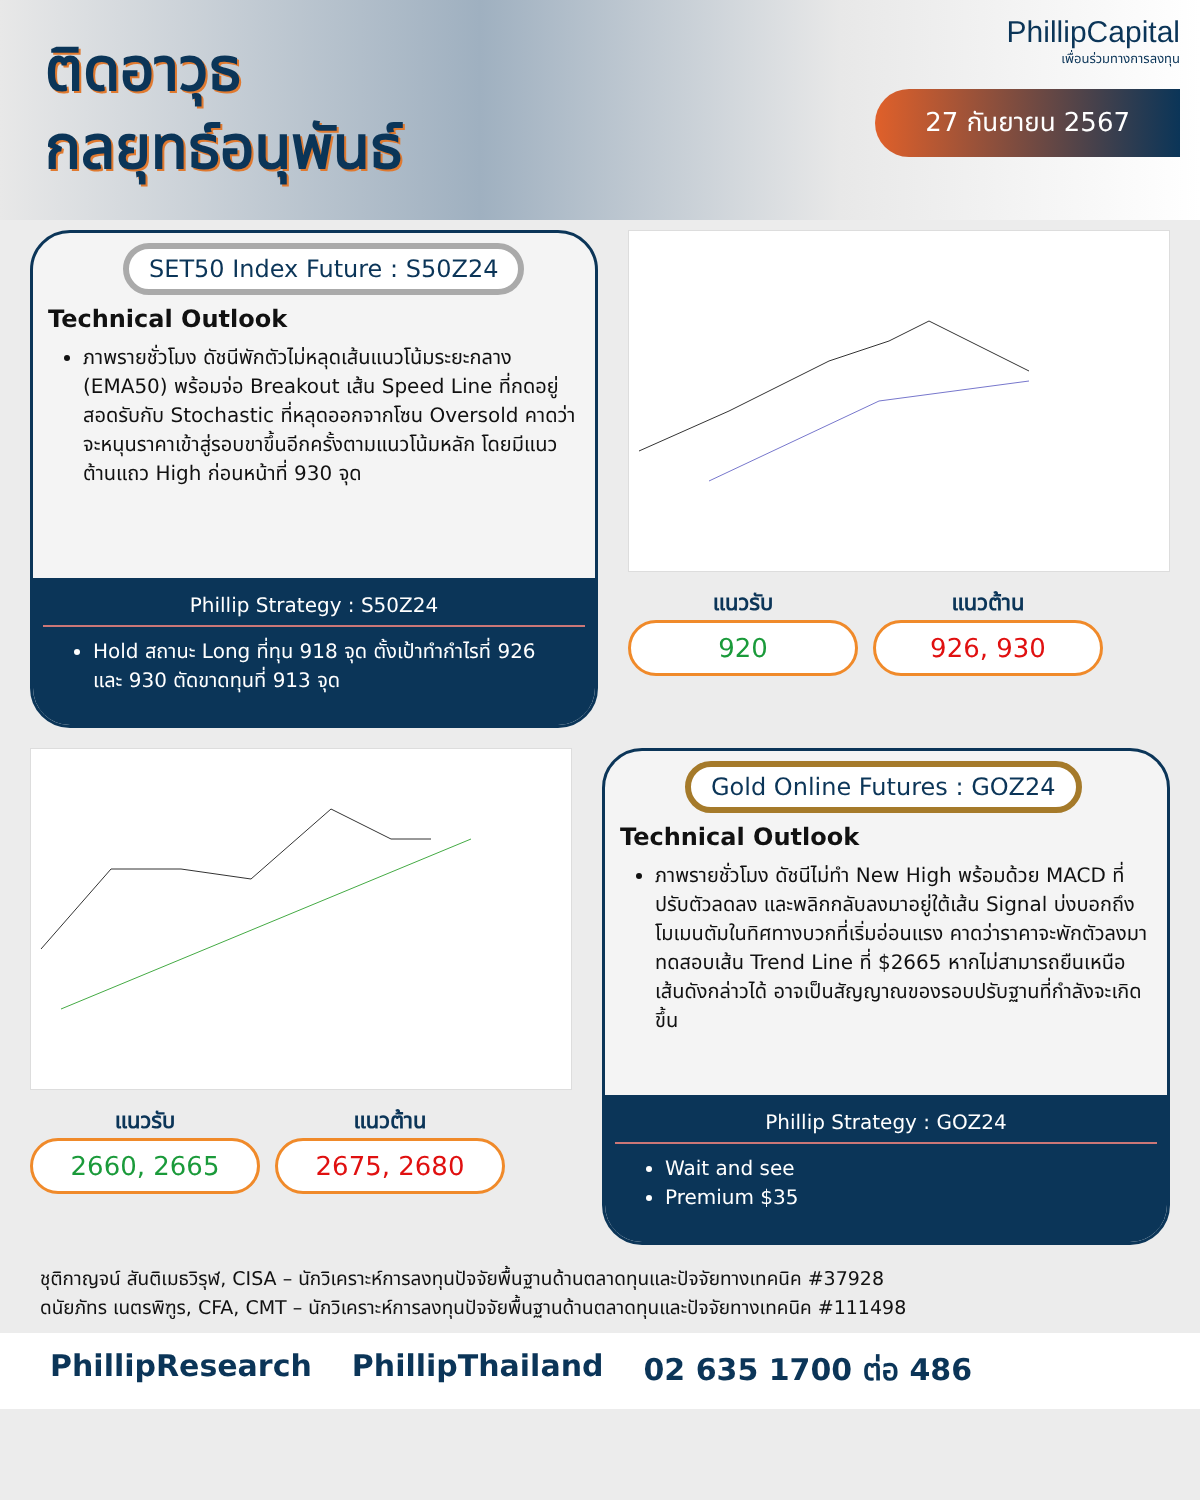ติดอาวุธ
กลยุทธ์อนุพันธ์
PhillipCapital
เพื่อนร่วมทางการลงทุน
27 กันยายน 2567
SET50 Index Future : S50Z24
Technical Outlook
ภาพรายชั่วโมง ดัชนีพักตัวไม่หลุดเส้นแนวโน้มระยะกลาง (EMA50) พร้อมจ่อ Breakout เส้น Speed Line ที่กดอยู่ สอดรับกับ Stochastic ที่หลุดออกจากโซน Oversold คาดว่าจะหนุนราคาเข้าสู่รอบขาขึ้นอีกครั้งตามแนวโน้มหลัก โดยมีแนวต้านแถว High ก่อนหน้าที่ 930 จุด
Phillip Strategy : S50Z24
Hold สถานะ Long ที่ทุน 918 จุด ตั้งเป้าทำกำไรที่ 926 และ 930 ตัดขาดทุนที่ 913 จุด
แนวรับ
920
แนวต้าน
926, 930
แนวรับ
2660, 2665
แนวต้าน
2675, 2680
Gold Online Futures : GOZ24
Technical Outlook
ภาพรายชั่วโมง ดัชนีไม่ทำ New High พร้อมด้วย MACD ที่ปรับตัวลดลง และพลิกกลับลงมาอยู่ใต้เส้น Signal บ่งบอกถึงโมเมนตัมในทิศทางบวกที่เริ่มอ่อนแรง คาดว่าราคาจะพักตัวลงมาทดสอบเส้น Trend Line ที่ $2665 หากไม่สามารถยืนเหนือเส้นดังกล่าวได้ อาจเป็นสัญญาณของรอบปรับฐานที่กำลังจะเกิดขึ้น
Phillip Strategy : GOZ24
Wait and see
Premium $35
ชุติกาญจน์ สันติเมธวิรุฬ, CISA – นักวิเคราะห์การลงทุนปัจจัยพื้นฐานด้านตลาดทุนและปัจจัยทางเทคนิค #37928
ดนัยภัทร เนตรพิฑูร, CFA, CMT – นักวิเคราะห์การลงทุนปัจจัยพื้นฐานด้านตลาดทุนและปัจจัยทางเทคนิค #111498
PhillipResearch PhillipThailand 02 635 1700 ต่อ 486